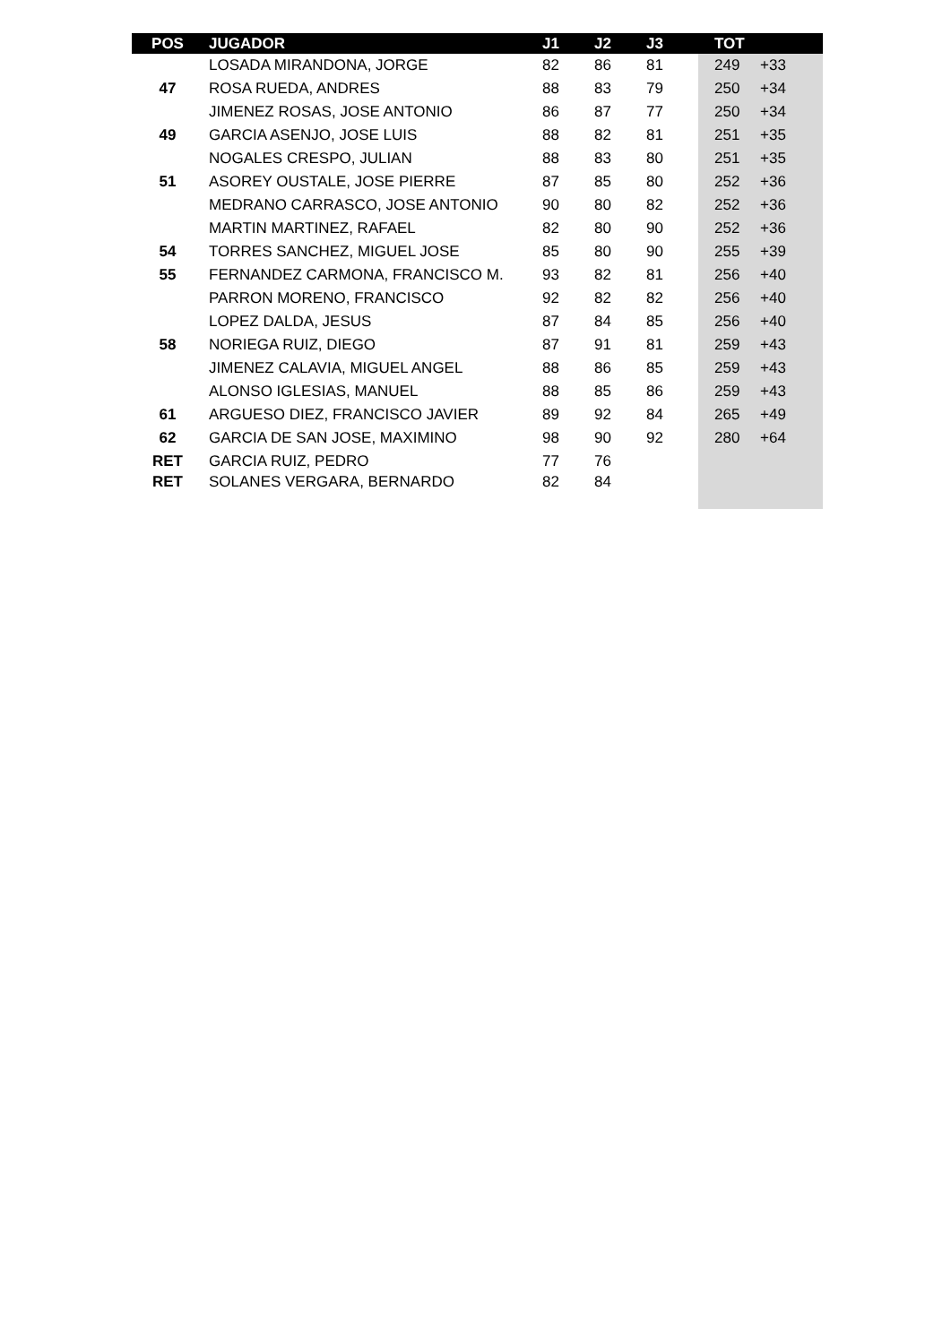| POS | JUGADOR | J1 | J2 | J3 | TOT | |
| --- | --- | --- | --- | --- | --- | --- |
| | LOSADA MIRANDONA, JORGE | 82 | 86 | 81 | 249 | +33 |
| 47 | ROSA RUEDA, ANDRES | 88 | 83 | 79 | 250 | +34 |
| | JIMENEZ ROSAS, JOSE ANTONIO | 86 | 87 | 77 | 250 | +34 |
| 49 | GARCIA ASENJO, JOSE LUIS | 88 | 82 | 81 | 251 | +35 |
| | NOGALES CRESPO, JULIAN | 88 | 83 | 80 | 251 | +35 |
| 51 | ASOREY OUSTALE, JOSE PIERRE | 87 | 85 | 80 | 252 | +36 |
| | MEDRANO CARRASCO, JOSE ANTONIO | 90 | 80 | 82 | 252 | +36 |
| | MARTIN MARTINEZ, RAFAEL | 82 | 80 | 90 | 252 | +36 |
| 54 | TORRES SANCHEZ, MIGUEL JOSE | 85 | 80 | 90 | 255 | +39 |
| 55 | FERNANDEZ CARMONA, FRANCISCO M. | 93 | 82 | 81 | 256 | +40 |
| | PARRON MORENO, FRANCISCO | 92 | 82 | 82 | 256 | +40 |
| | LOPEZ DALDA, JESUS | 87 | 84 | 85 | 256 | +40 |
| 58 | NORIEGA RUIZ, DIEGO | 87 | 91 | 81 | 259 | +43 |
| | JIMENEZ CALAVIA, MIGUEL ANGEL | 88 | 86 | 85 | 259 | +43 |
| | ALONSO IGLESIAS, MANUEL | 88 | 85 | 86 | 259 | +43 |
| 61 | ARGUESO DIEZ, FRANCISCO JAVIER | 89 | 92 | 84 | 265 | +49 |
| 62 | GARCIA DE SAN JOSE, MAXIMINO | 98 | 90 | 92 | 280 | +64 |
| RET | GARCIA RUIZ, PEDRO | 77 | 76 | | | |
| RET | SOLANES VERGARA, BERNARDO | 82 | 84 | | | |